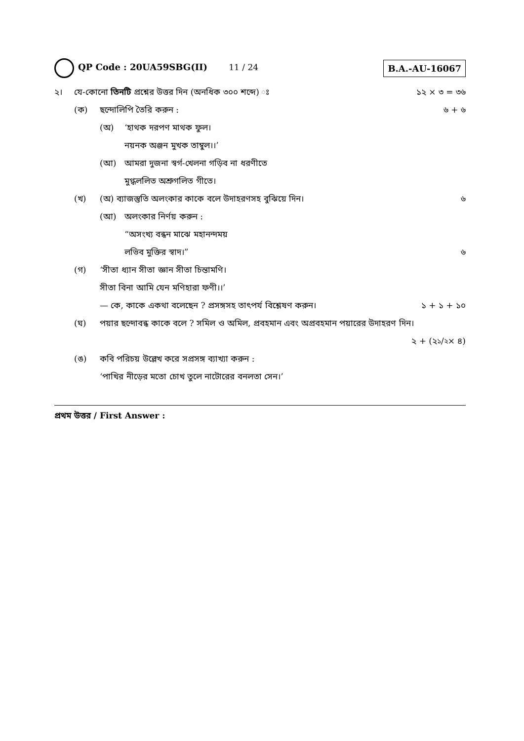QP Code : 20UA59SBG(II) 11 / 24
B.A.-AU-16067
২। যে-কোনো তিনটি প্রশ্নের উত্তর দিন (অনধিক ৩০০ শব্দে) ঃ ১২ × ৩ = ৩৬
(ক) ছন্দোলিপি তৈরি করুন : ৬ + ৬
(অ) ‘হাথক দরপণ মাথক ফুল।
নয়নক অঞ্জন মুখক তাম্বুল।।’
(আ) আমরা দুজনা স্বর্গ-খেলনা গড়িব না ধরণীতে
মুগ্ধললিত অশ্রুগলিত গীতে।
(খ) (অ) ব্যাজস্তুতি অলংকার কাকে বলে উদাহরণসহ বুঝিয়ে দিন। ৬
(আ) অলংকার নির্ণয় করুন :
“অসংখ্য বন্ধন মাঝে মহানন্দময়
লভিব মুক্তির স্বাদ।” ৬
(গ) ‘সীতা ধ্যান সীতা জ্ঞান সীতা চিন্তামণি।
সীতা বিনা আমি যেন মণিহারা ফণী।।’
— কে, কাকে একথা বলেছেন ? প্রসঙ্গসহ তাৎপর্য বিশ্লেষণ করুন। ১ + ১ + ১০
(ঘ) পয়ার ছন্দোবন্ধ কাকে বলে ? সমিল ও অমিল, প্রবহমান এবং অপ্রবহমান পয়ারের উদাহরণ দিন।
২ + (২ ১/২ × ৪)
(ঙ) কবি পরিচয় উল্লেখ করে সপ্রসঙ্গ ব্যাখ্যা করুন :
‘পাখির নীড়ের মতো চোখ তুলে নাটোরের বনলতা সেন।’
প্রথম উত্তর / First Answer :